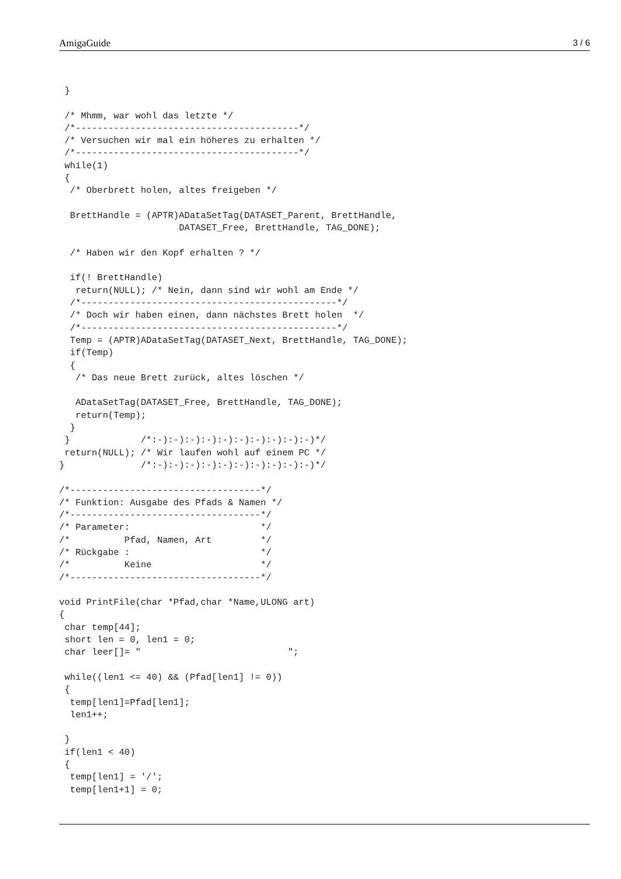AmigaGuide 3 / 6
 }

 /* Mhmm, war wohl das letzte */
 /*-----------------------------------------*/
 /* Versuchen wir mal ein höheres zu erhalten */
 /*-----------------------------------------*/
 while(1)
 {
  /* Oberbrett holen, altes freigeben */

  BrettHandle = (APTR)ADataSetTag(DATASET_Parent, BrettHandle,
                      DATASET_Free, BrettHandle, TAG_DONE);

  /* Haben wir den Kopf erhalten ? */

  if(! BrettHandle)
   return(NULL); /* Nein, dann sind wir wohl am Ende */
  /*-----------------------------------------------*/
  /* Doch wir haben einen, dann nächstes Brett holen  */
  /*-----------------------------------------------*/
  Temp = (APTR)ADataSetTag(DATASET_Next, BrettHandle, TAG_DONE);
  if(Temp)
  {
   /* Das neue Brett zurück, altes löschen */

   ADataSetTag(DATASET_Free, BrettHandle, TAG_DONE);
   return(Temp);
  }
 }             /*:-):-):-):-):-):-):-):-):-):-)*/
 return(NULL); /* Wir laufen wohl auf einem PC */
}              /*:-):-):-):-):-):-):-):-):-):-)*/

/*-----------------------------------*/
/* Funktion: Ausgabe des Pfads & Namen */
/*-----------------------------------*/
/* Parameter:                        */
/*          Pfad, Namen, Art         */
/* Rückgabe :                        */
/*          Keine                    */
/*-----------------------------------*/

void PrintFile(char *Pfad,char *Name,ULONG art)
{
 char temp[44];
 short len = 0, len1 = 0;
 char leer[]= "                           ";

 while((len1 <= 40) && (Pfad[len1] != 0))
 {
  temp[len1]=Pfad[len1];
  len1++;

 }
 if(len1 < 40)
 {
  temp[len1] = '/';
  temp[len1+1] = 0;